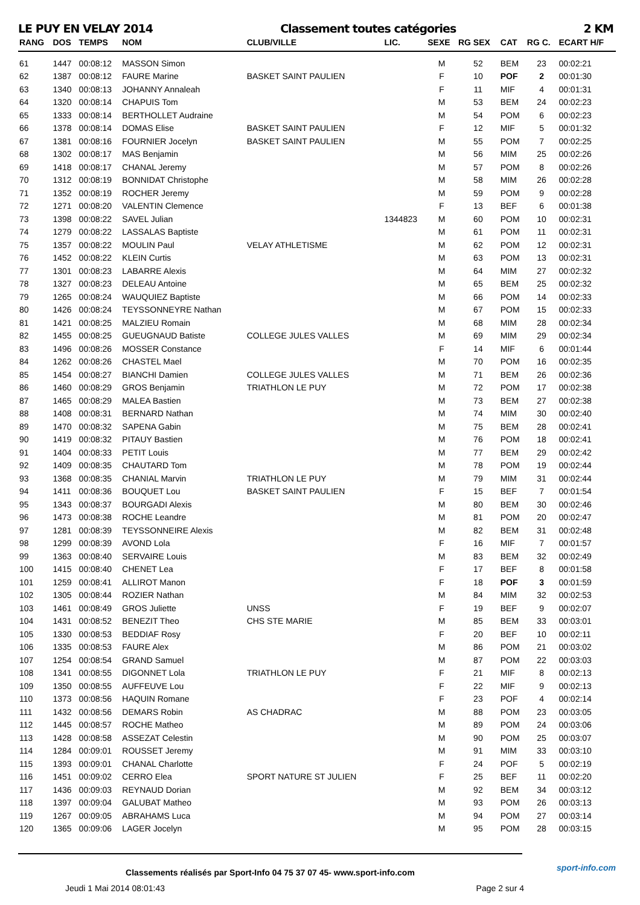LE PUY EN VELAY 2014 Classement toutes catégories 2 KM
| RANG | DOS | TEMPS | NOM | CLUB/VILLE | LIC. | SEXE | RG SEX | CAT | RG C. | ECART H/F |
| --- | --- | --- | --- | --- | --- | --- | --- | --- | --- | --- |
| 61 | 1447 | 00:08:12 | MASSON Simon | | | M | 52 | BEM | 23 | 00:02:21 |
| 62 | 1387 | 00:08:12 | FAURE Marine | BASKET SAINT PAULIEN | | F | 10 | POF | 2 | 00:01:30 |
| 63 | 1340 | 00:08:13 | JOHANNY Annaleah | | | F | 11 | MIF | 4 | 00:01:31 |
| 64 | 1320 | 00:08:14 | CHAPUIS Tom | | | M | 53 | BEM | 24 | 00:02:23 |
| 65 | 1333 | 00:08:14 | BERTHOLLET Audraine | | | M | 54 | POM | 6 | 00:02:23 |
| 66 | 1378 | 00:08:14 | DOMAS Elise | BASKET SAINT PAULIEN | | F | 12 | MIF | 5 | 00:01:32 |
| 67 | 1381 | 00:08:16 | FOURNIER Jocelyn | BASKET SAINT PAULIEN | | M | 55 | POM | 7 | 00:02:25 |
| 68 | 1302 | 00:08:17 | MAS Benjamin | | | M | 56 | MIM | 25 | 00:02:26 |
| 69 | 1418 | 00:08:17 | CHANAL Jeremy | | | M | 57 | POM | 8 | 00:02:26 |
| 70 | 1312 | 00:08:19 | BONNIDAT Christophe | | | M | 58 | MIM | 26 | 00:02:28 |
| 71 | 1352 | 00:08:19 | ROCHER Jeremy | | | M | 59 | POM | 9 | 00:02:28 |
| 72 | 1271 | 00:08:20 | VALENTIN Clemence | | | F | 13 | BEF | 6 | 00:01:38 |
| 73 | 1398 | 00:08:22 | SAVEL Julian | | 1344823 | M | 60 | POM | 10 | 00:02:31 |
| 74 | 1279 | 00:08:22 | LASSALAS Baptiste | | | M | 61 | POM | 11 | 00:02:31 |
| 75 | 1357 | 00:08:22 | MOULIN Paul | VELAY ATHLETISME | | M | 62 | POM | 12 | 00:02:31 |
| 76 | 1452 | 00:08:22 | KLEIN Curtis | | | M | 63 | POM | 13 | 00:02:31 |
| 77 | 1301 | 00:08:23 | LABARRE Alexis | | | M | 64 | MIM | 27 | 00:02:32 |
| 78 | 1327 | 00:08:23 | DELEAU Antoine | | | M | 65 | BEM | 25 | 00:02:32 |
| 79 | 1265 | 00:08:24 | WAUQUIEZ Baptiste | | | M | 66 | POM | 14 | 00:02:33 |
| 80 | 1426 | 00:08:24 | TEYSSONNEYRE Nathan | | | M | 67 | POM | 15 | 00:02:33 |
| 81 | 1421 | 00:08:25 | MALZIEU Romain | | | M | 68 | MIM | 28 | 00:02:34 |
| 82 | 1455 | 00:08:25 | GUEUGNAUD Batiste | COLLEGE JULES VALLES | | M | 69 | MIM | 29 | 00:02:34 |
| 83 | 1496 | 00:08:26 | MOSSER Constance | | | F | 14 | MIF | 6 | 00:01:44 |
| 84 | 1262 | 00:08:26 | CHASTEL Mael | | | M | 70 | POM | 16 | 00:02:35 |
| 85 | 1454 | 00:08:27 | BIANCHI Damien | COLLEGE JULES VALLES | | M | 71 | BEM | 26 | 00:02:36 |
| 86 | 1460 | 00:08:29 | GROS Benjamin | TRIATHLON LE PUY | | M | 72 | POM | 17 | 00:02:38 |
| 87 | 1465 | 00:08:29 | MALEA Bastien | | | M | 73 | BEM | 27 | 00:02:38 |
| 88 | 1408 | 00:08:31 | BERNARD Nathan | | | M | 74 | MIM | 30 | 00:02:40 |
| 89 | 1470 | 00:08:32 | SAPENA Gabin | | | M | 75 | BEM | 28 | 00:02:41 |
| 90 | 1419 | 00:08:32 | PITAUY Bastien | | | M | 76 | POM | 18 | 00:02:41 |
| 91 | 1404 | 00:08:33 | PETIT Louis | | | M | 77 | BEM | 29 | 00:02:42 |
| 92 | 1409 | 00:08:35 | CHAUTARD Tom | | | M | 78 | POM | 19 | 00:02:44 |
| 93 | 1368 | 00:08:35 | CHANIAL Marvin | TRIATHLON LE PUY | | M | 79 | MIM | 31 | 00:02:44 |
| 94 | 1411 | 00:08:36 | BOUQUET Lou | BASKET SAINT PAULIEN | | F | 15 | BEF | 7 | 00:01:54 |
| 95 | 1343 | 00:08:37 | BOURGADI Alexis | | | M | 80 | BEM | 30 | 00:02:46 |
| 96 | 1473 | 00:08:38 | ROCHE Leandre | | | M | 81 | POM | 20 | 00:02:47 |
| 97 | 1281 | 00:08:39 | TEYSSONNEIRE Alexis | | | M | 82 | BEM | 31 | 00:02:48 |
| 98 | 1299 | 00:08:39 | AVOND Lola | | | F | 16 | MIF | 7 | 00:01:57 |
| 99 | 1363 | 00:08:40 | SERVAIRE Louis | | | M | 83 | BEM | 32 | 00:02:49 |
| 100 | 1415 | 00:08:40 | CHENET Lea | | | F | 17 | BEF | 8 | 00:01:58 |
| 101 | 1259 | 00:08:41 | ALLIROT Manon | | | F | 18 | POF | 3 | 00:01:59 |
| 102 | 1305 | 00:08:44 | ROZIER Nathan | | | M | 84 | MIM | 32 | 00:02:53 |
| 103 | 1461 | 00:08:49 | GROS Juliette | UNSS | | F | 19 | BEF | 9 | 00:02:07 |
| 104 | 1431 | 00:08:52 | BENEZIT Theo | CHS STE MARIE | | M | 85 | BEM | 33 | 00:03:01 |
| 105 | 1330 | 00:08:53 | BEDDIAF Rosy | | | F | 20 | BEF | 10 | 00:02:11 |
| 106 | 1335 | 00:08:53 | FAURE Alex | | | M | 86 | POM | 21 | 00:03:02 |
| 107 | 1254 | 00:08:54 | GRAND Samuel | | | M | 87 | POM | 22 | 00:03:03 |
| 108 | 1341 | 00:08:55 | DIGONNET Lola | TRIATHLON LE PUY | | F | 21 | MIF | 8 | 00:02:13 |
| 109 | 1350 | 00:08:55 | AUFFEUVE Lou | | | F | 22 | MIF | 9 | 00:02:13 |
| 110 | 1373 | 00:08:56 | HAQUIN Romane | | | F | 23 | POF | 4 | 00:02:14 |
| 111 | 1432 | 00:08:56 | DEMARS Robin | AS CHADRAC | | M | 88 | POM | 23 | 00:03:05 |
| 112 | 1445 | 00:08:57 | ROCHE Matheo | | | M | 89 | POM | 24 | 00:03:06 |
| 113 | 1428 | 00:08:58 | ASSEZAT Celestin | | | M | 90 | POM | 25 | 00:03:07 |
| 114 | 1284 | 00:09:01 | ROUSSET Jeremy | | | M | 91 | MIM | 33 | 00:03:10 |
| 115 | 1393 | 00:09:01 | CHANAL Charlotte | | | F | 24 | POF | 5 | 00:02:19 |
| 116 | 1451 | 00:09:02 | CERRO Elea | SPORT NATURE ST JULIEN | | F | 25 | BEF | 11 | 00:02:20 |
| 117 | 1436 | 00:09:03 | REYNAUD Dorian | | | M | 92 | BEM | 34 | 00:03:12 |
| 118 | 1397 | 00:09:04 | GALUBAT Matheo | | | M | 93 | POM | 26 | 00:03:13 |
| 119 | 1267 | 00:09:05 | ABRAHAMS Luca | | | M | 94 | POM | 27 | 00:03:14 |
| 120 | 1365 | 00:09:06 | LAGER Jocelyn | | | M | 95 | POM | 28 | 00:03:15 |
Classements réalisés par Sport-Info 04 75 37 07 45- www.sport-info.com
Jeudi 1 Mai 2014 08:01:43 Page 2 sur 4
sport-info.com